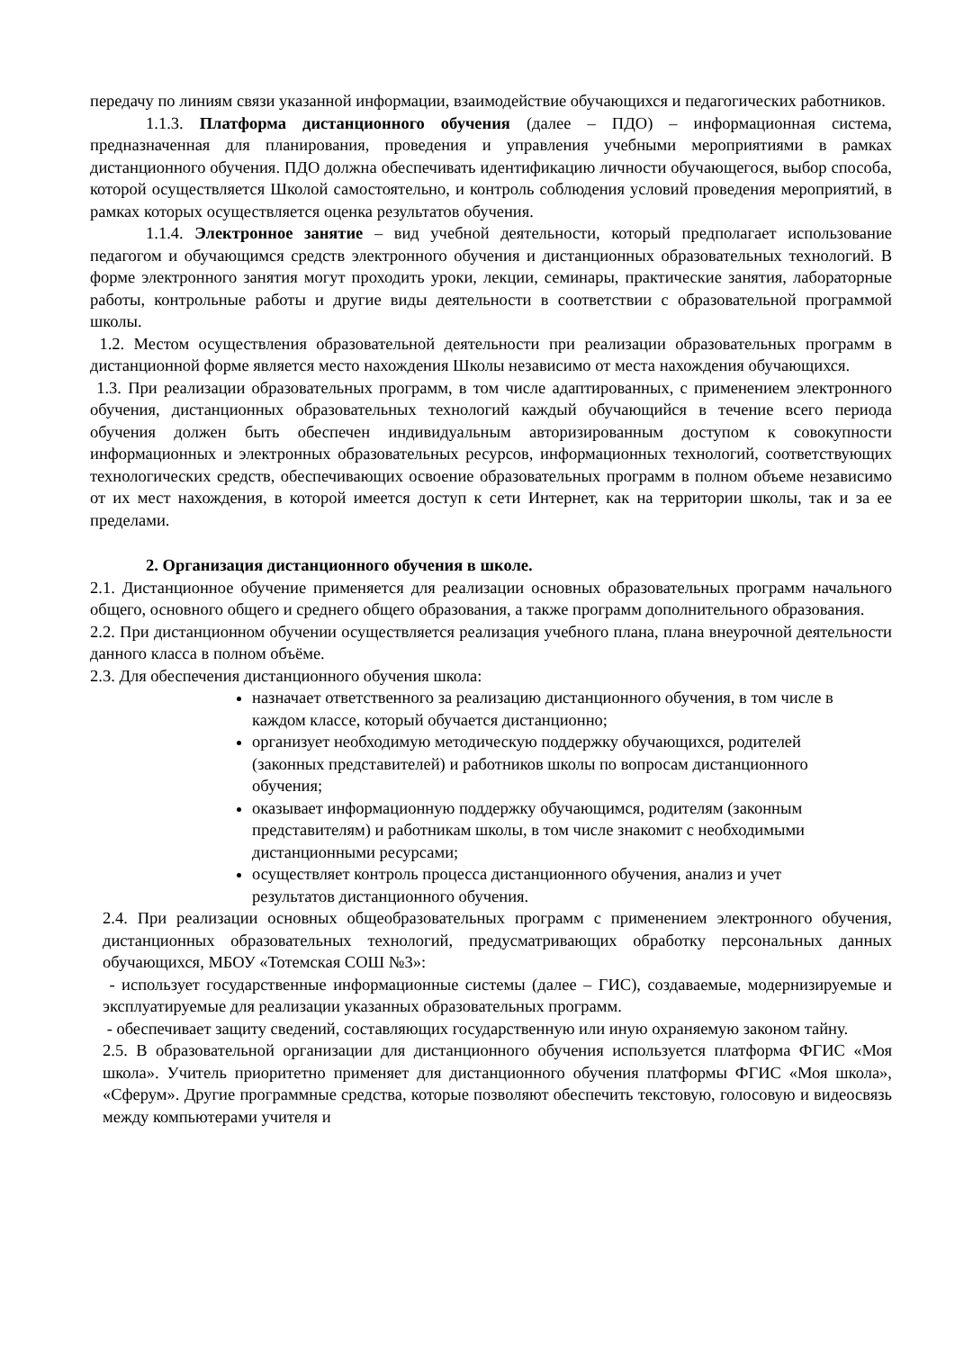передачу по линиям связи указанной информации, взаимодействие обучающихся и педагогических работников.
1.1.3. Платформа дистанционного обучения (далее – ПДО) – информационная система, предназначенная для планирования, проведения и управления учебными мероприятиями в рамках дистанционного обучения. ПДО должна обеспечивать идентификацию личности обучающегося, выбор способа, которой осуществляется Школой самостоятельно, и контроль соблюдения условий проведения мероприятий, в рамках которых осуществляется оценка результатов обучения.
1.1.4. Электронное занятие – вид учебной деятельности, который предполагает использование педагогом и обучающимся средств электронного обучения и дистанционных образовательных технологий. В форме электронного занятия могут проходить уроки, лекции, семинары, практические занятия, лабораторные работы, контрольные работы и другие виды деятельности в соответствии с образовательной программой школы.
1.2. Местом осуществления образовательной деятельности при реализации образовательных программ в дистанционной форме является место нахождения Школы независимо от места нахождения обучающихся.
1.3. При реализации образовательных программ, в том числе адаптированных, с применением электронного обучения, дистанционных образовательных технологий каждый обучающийся в течение всего периода обучения должен быть обеспечен индивидуальным авторизированным доступом к совокупности информационных и электронных образовательных ресурсов, информационных технологий, соответствующих технологических средств, обеспечивающих освоение образовательных программ в полном объеме независимо от их мест нахождения, в которой имеется доступ к сети Интернет, как на территории школы, так и за ее пределами.
2. Организация дистанционного обучения в школе.
2.1. Дистанционное обучение применяется для реализации основных образовательных программ начального общего, основного общего и среднего общего образования, а также программ дополнительного образования.
2.2. При дистанционном обучении осуществляется реализация учебного плана, плана внеурочной деятельности данного класса в полном объёме.
2.3. Для обеспечения дистанционного обучения школа:
назначает ответственного за реализацию дистанционного обучения, в том числе в каждом классе, который обучается дистанционно;
организует необходимую методическую поддержку обучающихся, родителей (законных представителей) и работников школы по вопросам дистанционного обучения;
оказывает информационную поддержку обучающимся, родителям (законным представителям) и работникам школы, в том числе знакомит с необходимыми дистанционными ресурсами;
осуществляет контроль процесса дистанционного обучения, анализ и учет результатов дистанционного обучения.
2.4. При реализации основных общеобразовательных программ с применением электронного обучения, дистанционных образовательных технологий, предусматривающих обработку персональных данных обучающихся, МБОУ «Тотемская СОШ №3»:
- использует государственные информационные системы (далее – ГИС), создаваемые, модернизируемые и эксплуатируемые для реализации указанных образовательных программ.
- обеспечивает защиту сведений, составляющих государственную или иную охраняемую законом тайну.
2.5. В образовательной организации для дистанционного обучения используется платформа ФГИС «Моя школа». Учитель приоритетно применяет для дистанционного обучения платформы ФГИС «Моя школа», «Сферум». Другие программные средства, которые позволяют обеспечить текстовую, голосовую и видеосвязь между компьютерами учителя и